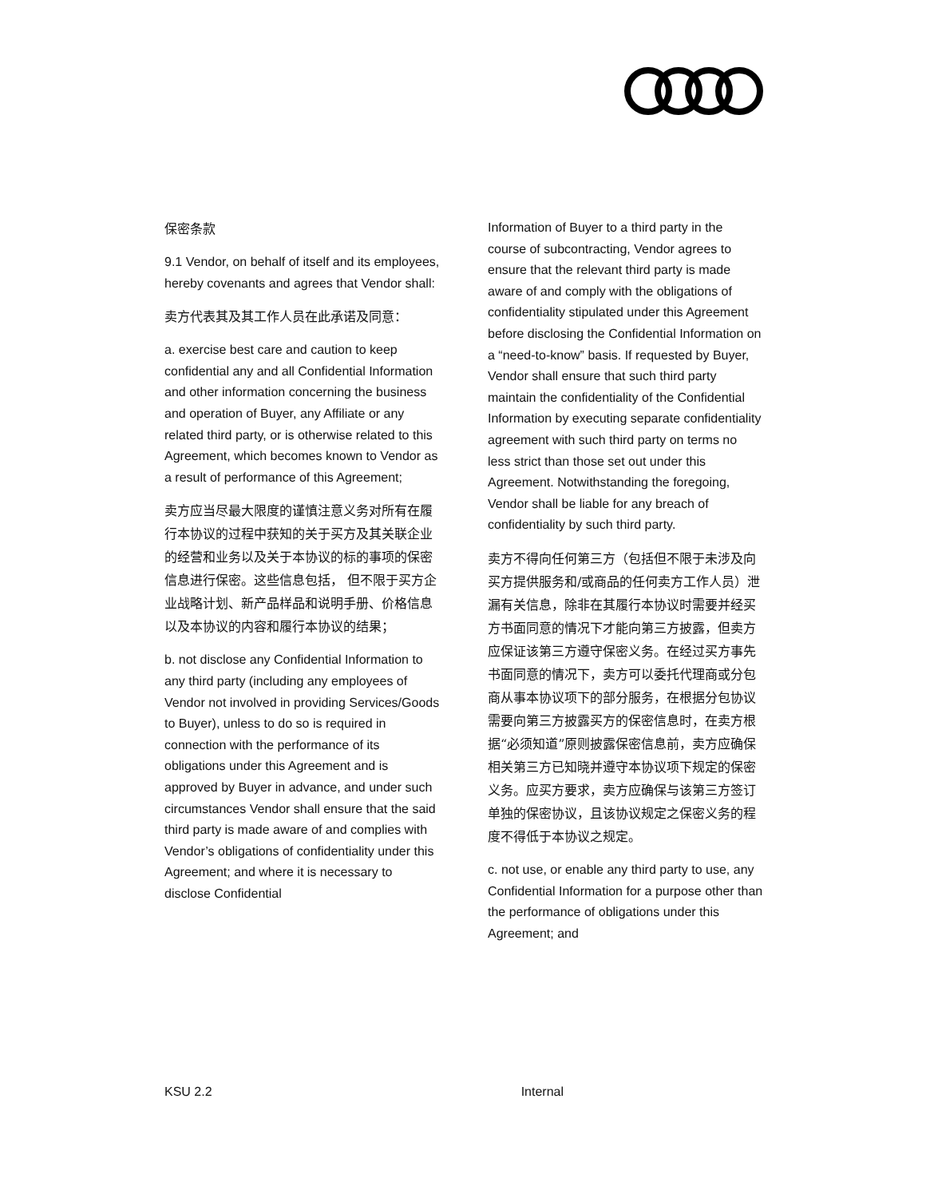保密条款
9.1 Vendor, on behalf of itself and its employees, hereby covenants and agrees that Vendor shall:
卖方代表其及其工作人员在此承诺及同意：
a. exercise best care and caution to keep confidential any and all Confidential Information and other information concerning the business and operation of Buyer, any Affiliate or any related third party, or is otherwise related to this Agreement, which becomes known to Vendor as a result of performance of this Agreement;
卖方应当尽最大限度的谨慎注意义务对所有在履行本协议的过程中获知的关于买方及其关联企业的经营和业务以及关于本协议的标的事项的保密信息进行保密。这些信息包括， 但不限于买方企业战略计划、新产品样品和说明手册、价格信息以及本协议的内容和履行本协议的结果；
b. not disclose any Confidential Information to any third party (including any employees of Vendor not involved in providing Services/Goods to Buyer), unless to do so is required in connection with the performance of its obligations under this Agreement and is approved by Buyer in advance, and under such circumstances Vendor shall ensure that the said third party is made aware of and complies with Vendor’s obligations of confidentiality under this Agreement; and where it is necessary to disclose Confidential
Information of Buyer to a third party in the course of subcontracting, Vendor agrees to ensure that the relevant third party is made aware of and comply with the obligations of confidentiality stipulated under this Agreement before disclosing the Confidential Information on a “need-to-know” basis. If requested by Buyer, Vendor shall ensure that such third party maintain the confidentiality of the Confidential Information by executing separate confidentiality agreement with such third party on terms no less strict than those set out under this Agreement. Notwithstanding the foregoing, Vendor shall be liable for any breach of confidentiality by such third party.
卖方不得向任何第三方（包括但不限于未涉及向买方提供服务和/或商品的任何卖方工作人员）泄漏有关信息，除非在其履行本协议时需要并经买方书面同意的情况下才能向第三方披露，但卖方应保证该第三方遵守保密义务。在经过买方事先书面同意的情况下，卖方可以委托代理商或分包商从事本协议项下的部分服务，在根据分包协议需要向第三方披露买方的保密信息时，在卖方根据“必须知道”原则披露保密信息前，卖方应确保相关第三方已知晓并遵守本协议项下规定的保密义务。应买方要求，卖方应确保与该第三方签订单独的保密协议，且该协议规定之保密义务的程度不得低于本协议之规定。
c. not use, or enable any third party to use, any Confidential Information for a purpose other than the performance of obligations under this Agreement; and
KSU 2.2 Internal